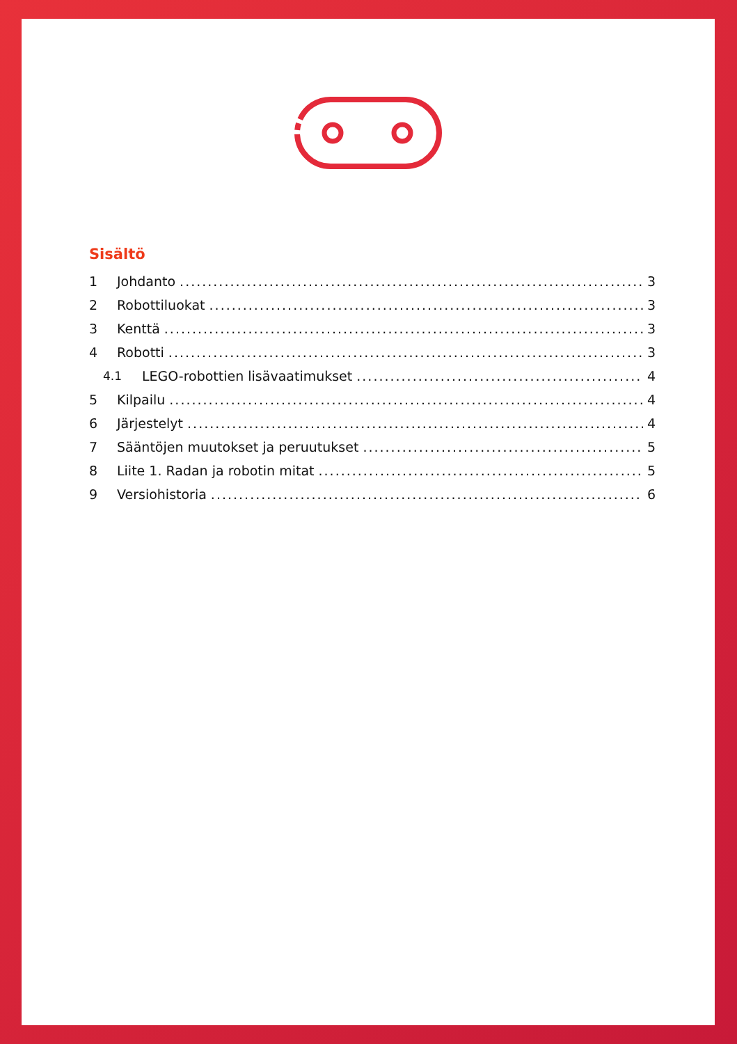Sisältö
1 Johdanto 3
2 Robottiluokat 3
3 Kenttä 3
4 Robotti 3
4.1 LEGO-robottien lisävaatimukset 4
5 Kilpailu 4
6 Järjestelyt 4
7 Sääntöjen muutokset ja peruutukset 5
8 Liite 1. Radan ja robotin mitat 5
9 Versiohistoria 6